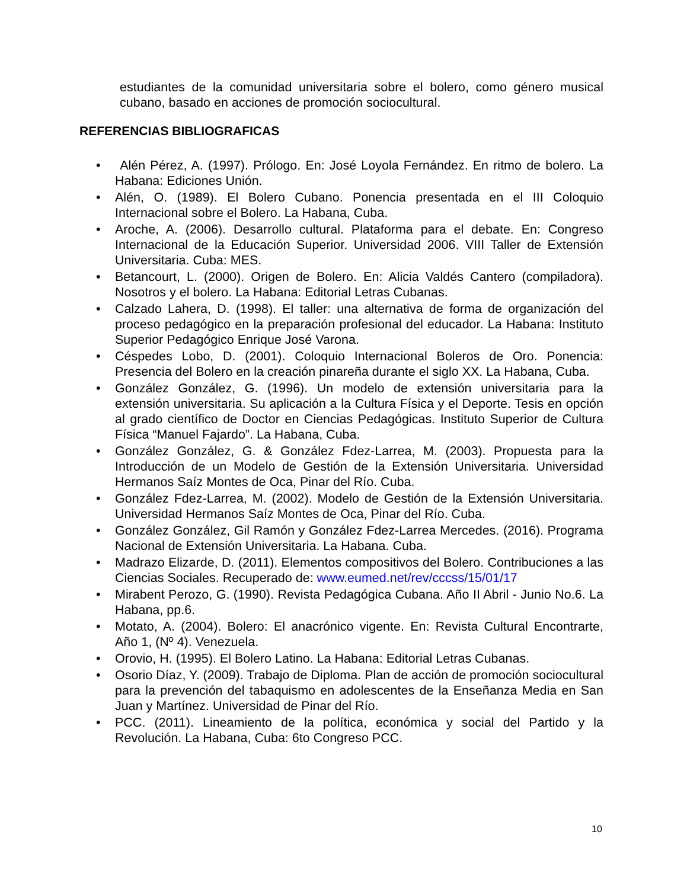estudiantes de la comunidad universitaria sobre el bolero, como género musical cubano, basado en acciones de promoción sociocultural.
REFERENCIAS BIBLIOGRAFICAS
• Alén Pérez, A. (1997). Prólogo. En: José Loyola Fernández. En ritmo de bolero. La Habana: Ediciones Unión.
• Alén, O. (1989). El Bolero Cubano. Ponencia presentada en el III Coloquio Internacional sobre el Bolero. La Habana, Cuba.
• Aroche, A. (2006). Desarrollo cultural. Plataforma para el debate. En: Congreso Internacional de la Educación Superior. Universidad 2006. VIII Taller de Extensión Universitaria. Cuba: MES.
• Betancourt, L. (2000). Origen de Bolero. En: Alicia Valdés Cantero (compiladora). Nosotros y el bolero. La Habana: Editorial Letras Cubanas.
• Calzado Lahera, D. (1998). El taller: una alternativa de forma de organización del proceso pedagógico en la preparación profesional del educador. La Habana: Instituto Superior Pedagógico Enrique José Varona.
• Céspedes Lobo, D. (2001). Coloquio Internacional Boleros de Oro. Ponencia: Presencia del Bolero en la creación pinareña durante el siglo XX. La Habana, Cuba.
• González González, G. (1996). Un modelo de extensión universitaria para la extensión universitaria. Su aplicación a la Cultura Física y el Deporte. Tesis en opción al grado científico de Doctor en Ciencias Pedagógicas. Instituto Superior de Cultura Física “Manuel Fajardo”. La Habana, Cuba.
• González González, G. & González Fdez-Larrea, M. (2003). Propuesta para la Introducción de un Modelo de Gestión de la Extensión Universitaria. Universidad Hermanos Saíz Montes de Oca, Pinar del Río. Cuba.
• González Fdez-Larrea, M. (2002). Modelo de Gestión de la Extensión Universitaria. Universidad Hermanos Saíz Montes de Oca, Pinar del Río. Cuba.
• González González, Gil Ramón y González Fdez-Larrea Mercedes. (2016). Programa Nacional de Extensión Universitaria. La Habana. Cuba.
• Madrazo Elizarde, D. (2011). Elementos compositivos del Bolero. Contribuciones a las Ciencias Sociales. Recuperado de: www.eumed.net/rev/cccss/15/01/17
• Mirabent Perozo, G. (1990). Revista Pedagógica Cubana. Año II Abril - Junio No.6. La Habana, pp.6.
• Motato, A. (2004). Bolero: El anacrónico vigente. En: Revista Cultural Encontrarte, Año 1, (Nº 4). Venezuela.
• Orovio, H. (1995). El Bolero Latino. La Habana: Editorial Letras Cubanas.
• Osorio Díaz, Y. (2009). Trabajo de Diploma. Plan de acción de promoción sociocultural para la prevención del tabaquismo en adolescentes de la Enseñanza Media en San Juan y Martínez. Universidad de Pinar del Río.
• PCC. (2011). Lineamiento de la política, económica y social del Partido y la Revolución. La Habana, Cuba: 6to Congreso PCC.
10